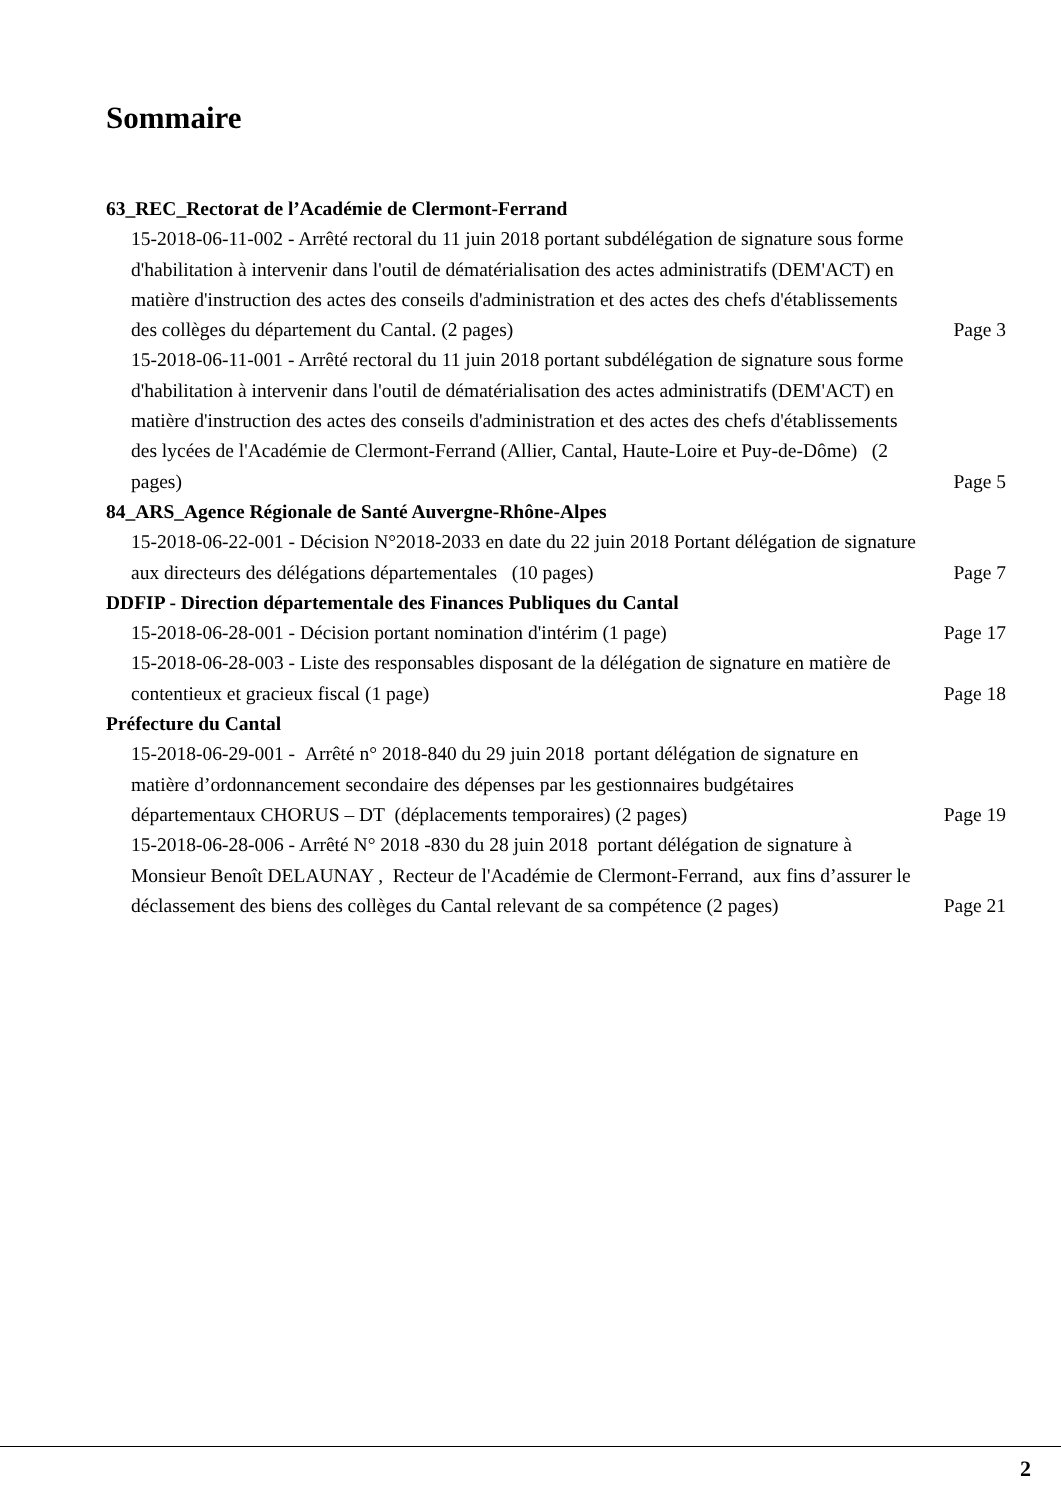Sommaire
63_REC_Rectorat de l’Académie de Clermont-Ferrand
15-2018-06-11-002 - Arrêté rectoral du 11 juin 2018 portant subdélégation de signature sous forme d'habilitation à intervenir dans l'outil de dématérialisation des actes administratifs (DEM'ACT) en matière d'instruction des actes des conseils d'administration et des actes des chefs d'établissements des collèges du département du Cantal. (2 pages)
Page 3
15-2018-06-11-001 - Arrêté rectoral du 11 juin 2018 portant subdélégation de signature sous forme d'habilitation à intervenir dans l'outil de dématérialisation des actes administratifs (DEM'ACT) en matière d'instruction des actes des conseils d'administration et des actes des chefs d'établissements des lycées de l'Académie de Clermont-Ferrand (Allier, Cantal, Haute-Loire et Puy-de-Dôme) (2 pages)
Page 5
84_ARS_Agence Régionale de Santé Auvergne-Rhône-Alpes
15-2018-06-22-001 - Décision N°2018-2033 en date du 22 juin 2018 Portant délégation de signature aux directeurs des délégations départementales (10 pages)
Page 7
DDFIP - Direction départementale des Finances Publiques du Cantal
15-2018-06-28-001 - Décision portant nomination d'intérim (1 page)
Page 17
15-2018-06-28-003 - Liste des responsables disposant de la délégation de signature en matière de contentieux et gracieux fiscal (1 page)
Page 18
Préfecture du Cantal
15-2018-06-29-001 - Arrêté n° 2018-840 du 29 juin 2018 portant délégation de signature en matière d’ordonnancement secondaire des dépenses par les gestionnaires budgétaires départementaux CHORUS – DT (déplacements temporaires) (2 pages)
Page 19
15-2018-06-28-006 - Arrêté N° 2018 -830 du 28 juin 2018 portant délégation de signature à Monsieur Benoît DELAUNAY , Recteur de l'Académie de Clermont-Ferrand, aux fins d’assurer le déclassement des biens des collèges du Cantal relevant de sa compétence (2 pages)
Page 21
2